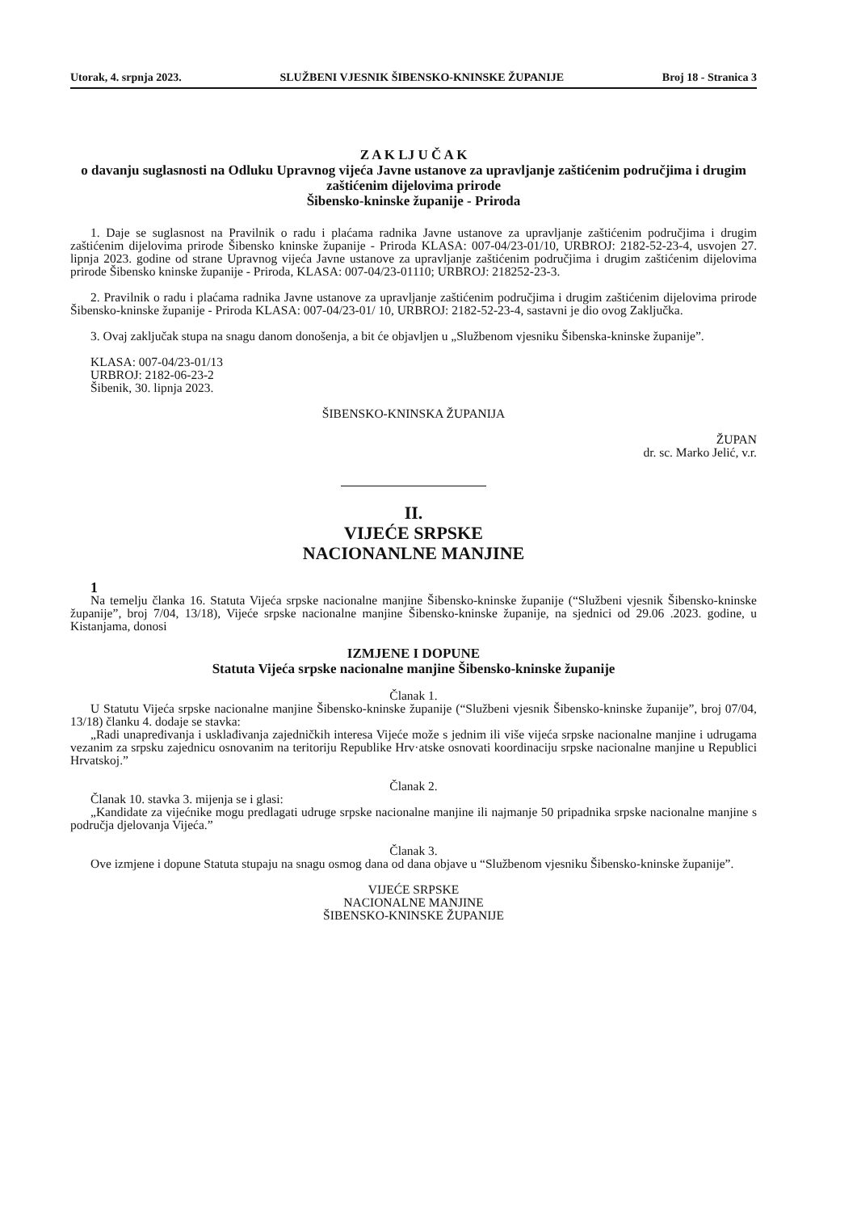Utorak, 4. srpnja 2023. SLUŽBENI VJESNIK ŠIBENSKO-KNINSKE ŽUPANIJE Broj 18 - Stranica 3
Z A K LJ U Č A K
o davanju suglasnosti na Odluku Upravnog vijeća Javne ustanove za upravljanje zaštićenim područjima i drugim zaštićenim dijelovima prirode
Šibensko-kninske županije - Priroda
1. Daje se suglasnost na Pravilnik o radu i plaćama radnika Javne ustanove za upravljanje zaštićenim područjima i drugim zaštićenim dijelovima prirode Šibensko kninske županije - Priroda KLASA: 007-04/23-01/10, URBROJ: 2182-52-23-4, usvojen 27. lipnja 2023. godine od strane Upravnog vijeća Javne ustanove za upravljanje zaštićenim područjima i drugim zaštićenim dijelovima prirode Šibensko kninske županije - Priroda, KLASA: 007-04/23-01110; URBROJ: 218252-23-3.
2. Pravilnik o radu i plaćama radnika Javne ustanove za upravljanje zaštićenim područjima i drugim zaštićenim dijelovima prirode Šibensko-kninske županije - Priroda KLASA: 007-04/23-01/ 10, URBROJ: 2182-52-23-4, sastavni je dio ovog Zaključka.
3. Ovaj zaključak stupa na snagu danom donošenja, a bit će objavljen u „Službenom vjesniku Šibenska-kninske županije”.
KLASA: 007-04/23-01/13
URBROJ: 2182-06-23-2
Šibenik, 30. lipnja 2023.
ŠIBENSKO-KNINSKA ŽUPANIJA
ŽUPAN
dr. sc. Marko Jelić, v.r.
II.
VIJEĆE SRPSKE
NACIONANLNE MANJINE
1
Na temelju članka 16. Statuta Vijeća srpske nacionalne manjine Šibensko-kninske županije (“Službeni vjesnik Šibensko-kninske županije”, broj 7/04, 13/18), Vijeće srpske nacionalne manjine Šibensko-kninske županije, na sjednici od 29.06 .2023. godine, u Kistanjama, donosi
IZMJENE I DOPUNE
Statuta Vijeća srpske nacionalne manjine Šibensko-kninske županije
Članak 1.
U Statutu Vijeća srpske nacionalne manjine Šibensko-kninske županije (“Službeni vjesnik Šibensko-kninske županije”, broj 07/04, 13/18) članku 4. dodaje se stavka:
„Radi unapređivanja i usklađivanja zajedničkih interesa Vijeće može s jednim ili više vijeća srpske nacionalne manjine i udrugama vezanim za srpsku zajednicu osnovanim na teritoriju Republike Hrv·atske osnovati koordinaciju srpske nacionalne manjine u Republici Hrvatskoj.”
Članak 2.
Članak 10. stavka 3. mijenja se i glasi:
„Kandidate za vijećnike mogu predlagati udruge srpske nacionalne manjine ili najmanje 50 pripadnika srpske nacionalne manjine s područja djelovanja Vijeća.”
Članak 3.
Ove izmjene i dopune Statuta stupaju na snagu osmog dana od dana objave u “Službenom vjesniku Šibensko-kninske županije”.
VIJEĆE SRPSKE
NACIONALNE MANJINE
ŠIBENSKO-KNINSKE ŽUPANIJE